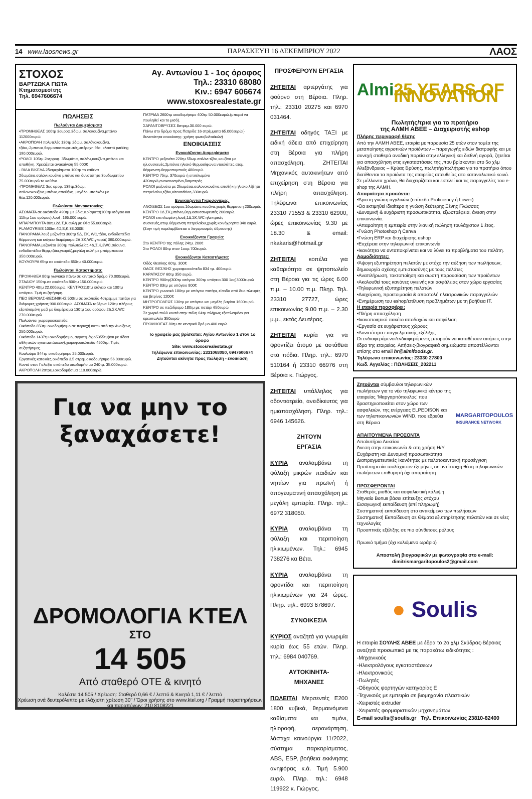14 www.laosnews.gr ΠΑΡΑΣΚΕΥΗ 16 ΔΕΚΕΜΒΡΙΟΥ 2022 ΛΑΟΣ
ΣΤΟΧΟΣ
ΒΑΡΤΖΩΚΑ ΓΙΩΤΑ
Κτηματομεσίτης
Τηλ. 6947606674
Αγ. Αντωνίου 1 - 1ος όροφος
Τηλ.: 23310 68080
Κιν.: 6947 606674
www.stoxosrealestate.gr
ΠΩΛΗΣΕΙΣ
Πωλούνται Διαμερίσματα
•ΠΡΟΜΗΘΕΑΣ 100τμ 3ουροφ.3δωμ. σαλοκουζίνα,μπάνιο 112000ευρώ.
•ΑΚΡΟΠΟΛΗ πολυτελές 130τμ 2δωμ. σαλόνοκουζίνα, τζάκι,-2μπανια,θερμοσυσσωρευτές,υπέροχη θέα, κλειστό parking 190.000ευρώ.
•ΡΟΛΟΙ 105τμ 2οςοροφ. 3δωμάτια, σαλόνι,κουζίνα,μπάνιο και αποθήκη. Χρειάζεται ανακαίνιση 55.000€
- ΒΙΛΑ ΒΙΚΕΛΑ 2διαμερίσματα 100τμ το καθένα 2δωμάτια,σαλόνι,κουζίνα μπάνιο και δυνατότητα 3ουδωματίου 75.000ευρώ το καθένα.
-ΠΡΟΜΗΘΕΑΣ 3ος οροφ. 139τμ,3δωμ, σαλονοκουζίνα,μπάνιο,αποθήκη, μεγάλο μπαλκόνι με θέα,120.000ευρώ.
Πωλούνται Μονοκατοικίες:
ΑΣΩΜΑΤΑ σε οικόπεδο 490τμ με 2διαμερίσματα(100τμ ισόγειο και 115τμ 1ου ορόφου),λουξ .165.000 ευρώ.
ΜΠΑΡΜΠΟΥΤΑ 80τμ.2Δ,Σ,Κ,αυλή με Θέα 55.000ευρώ.
FLAMOYRIES 100tm.4D,S,K,38.000E
ΠΑΝΟΡΑΜΑ λουξ μεζονέτα 300τμ 5Δ, ΣΚ, WC,τζάκι, ενδοδαπέδια θέρμανση και ισόγειο διαμέρισμα 2Δ,ΣΚ,WC,γκαράζ 360.000ευρώ.
ΠΑΝΟΡΑΜΑ μεζονέτα 300τμ πολυτελείας,4Δ,Σ,Κ,3WC,σάουνα, ενδοδαπέδια θέρμ,τζάκι,γκαράζ,μεγάλη αυλή με μπάρμπεκιου 350.000ευρώ.
ΚΟΥΛΟΥΡΑ 65τμ σε οικόπεδο 850τμ 40.000ευρώ.
Πωλούνται Καταστήματα:
ΠΡΟΜΗΘΕΑ 80τμ γωνιακό πάνω σε κεντρικό δρόμο 70.000ευρώ.
ΣΤΑΔΙΟΥ 150τμ.σε οικόπεδο 800τμ 150.000ευρώ.
ΚΕΝΤΡΟ 40τμ 22.000ευρώ. ΚΕΝΤΡΟ110τμ ισόγειο και 100τμ υπόγειο. Τιμή συζητήσιμη.
ΠΕΟ ΒΕΡΟΙΑΣ-ΘΕΣ/ΝΙΚΗΣ 500τμ σε οικόπεδο 4στρεμ.με πατάρι για διάφορες χρήσεις 900.000ευρώ. ΑΣΩΜΑΤΑ ταβέρνα 120τμ πλήρως εξοπλισμένη μαζί με διαμέρισμα 130τμ 1ου ορόφου 2Δ,ΣΚ,WC 270.000ευρώ
Πωλούνται χωραφοοικοπεδα
Οικόπεδο 850τμ οικοδομήσιμο σε περιοχή κατω από την Ανοίξεως 250.000ευρώ.
Οικόπεδο 1437τμ οικοδομήσιμο, αγροτεμάχιο5355τμ(και με άδεια αθλητικών εγκαταστάσεων),χωραφοοικόπεδο 4500τμ. Τιμές συζητήσιμες.
Κουλούρα 844τμ οικοδομήσιμο 25.000ευρώ.
Εργατικές κατοικίες οικόπεδο 3,5 στρεμ.οικοδομήσιμο 56.000ευρώ.
Κοντά στον Γαλαξία οικόπεδο οικοδομήσιμο 240τμ. 35.000ευρώ.
ΑΚΡΟΠΟΛΗ 2στρεμ.οικοδομήσιμα 110.000ευρώ.
ΠΑΤΡΙΔΑ 2600τμ οικοδομήσιμο 400τμ 50.000ευρώ.(μπορεί να πουληθεί και το μισό).
ΣΑΡΑΝΤΟΒΡΥΣΕΣ 8στρεμ.30.000 ευρώ.
Πάνω στο δρόμο προς Πατριδα 16 στρέμματα 65.000ευρώ(-δυνατότητα ενοικίασης- χρήση φωτοβολταϊκών)
ΕΝΟΙΚΙΑΣΕΙΣ
Ενοικιάζονται Διαμερίσματα
ΚΕΝΤΡΟ μεζονέτα 220τμ 5δωμ.σαλόνι τζάκι,κουζίνα με ηλ.συσκευές,2μπάνια ηλιακό θερμοσίφωνα,ντουλάπες,ατομ. θέρμανση-θερμοπομπούς 480ευρώ.
ΚΕΝΤΡΟ 75τμ. 370ευρώ ή επιπλωμένο 420ευρώ,ανακαινισμένο,διαμπερές.
ΡΟΛΟΙ μεζονέτα με 2δωμάτια,σαλονοκουζίνα,αποθήκη,ηλιακο,λέβητα πετρελαίου,τζάκι,aircondition,330ευρώ.
Ενοικιάζονται Γκαρσονιέρες:
ΑΝΟΙΞΕΩΣ 1ου ορόφου,1δωμάτιο,κουζίνα,χωρίς θέρμανση 200ευρώ.
ΚΕΝΤΡΟ 1Δ,ΣΚ,μπάνιο,θερμοσυσσωρευτές 200ευρώ.
ΡΟΛΟΙ επιπλωμένη,λουξ,1Δ,ΣΚ,WC ηλεκτρικές συσκευές,ατομ.θέρμανση πετρελαίου,χωρίς κοινόχρηστα 340 ευρώ.(Στην τιμή περιλαμβάνεται ο λαγαριασμός ύδρευσης)
Ενοικιάζονται Γραφεία:
Στο ΚΕΝΤΡΟ της πόλης 24τμ. 200€
Στο ΡΟΛΟΙ 80τμ στον 1οορ.700ευρώ.
Ενοικιάζονται Καταστήματα:
Οδός Θεσ/κης 60τμ. 300€
ΟΔΟΣ ΘΕΣ/ΚΗΣ χωραφοοικόπεδο 834 τμ. 400ευρώ.
ΚΑΡΑΤΑΣΟΥ 60τμ 350 ευρώ.
ΚΕΝΤΡΟ 900τμ(300τμ ιισόγειο 300τμ υπόγειο 300 1ος)3000ευρώ
ΚΕΝΤΡΟ 83τμ με υπόγειο 800€
ΚΕΝΤΡΟ γωνιακό 180τμ με υπόγειο πατάρι, είσοδο από δυο πλευρές και βιτρίνες 1200€
ΜΗΤΡΟΠΟΛΕΩΣ 130τμ με υπόγειο και μεγάλη βιτρίνα 1600ευρώ.
ΚΕΝΤΡΟ σε πεζόδρομο 180τμ με πατάρι 650ευρώ.
Σε χωριό πολύ κοντά στην πόλη 64τμ πλήρως εξοπλισμένο για κρεοπωλείο 350ευρώ
ΠΡΟΜΗΘΕΑΣ 80τμ σε κεντρικό δρό μο 400 ευρώ.
Το γραφείο μας βρίσκεται: Αγίου Αντωνίου 1 στον 1ο όροφο
Site: www.stoxosrealestate.gr
Τηλέφωνα επικοινωνίας: 2331068080, 6947606674
Ζητούνται ακίνητα προς πώληση - ενοικίαση
Για να μην το ξαναχάσετε!
ΔΡΟΜΟΛΟΓΙΑ ΚΤΕΛ
ΣΤΟ
14 505
Από σταθερό ΟΤΕ & κινητό
Καλέστε 14 505 / Χρέωση: Σταθερό 0,66 € / λεπτό & Κινητά 1,11 € / λεπτό
Χρέωση ανά δευτερόλεπτο με ελάχιστη χρέωση 30'' / Όροι χρήσης στο www.ktel.org / Γραμμή παραπηρήσεων και παραπόνων: 210 8108221
ΠΡΟΣΦΕΡΟΥΝ ΕΡΓΑΣΙΑ
ΖΗΤΕΙΤΑΙ αρτεργάτης για φούρνο στη Βέροια. Πληρ. τηλ.: 23310 20275 και 6970 031464.
ΖΗΤΕΙΤΑΙ οδηγός ΤΑΞΙ με ειδική άδεια από επιχείρηση στη Βέροια για πλήρη απασχόληση. ΖΗΤΕΙΤΑΙ Μηχανικός αυτοκινήτων από επιχείρηση στη Βέροια για πλήρη απασχόληση. Τηλέφωνα επικοινωνίας 23310 71553 & 23310 62900, ώρες επικοινωνίας 9.30 με 18.30 & email: nkakaris@hotmail.gr
ΖΗΤΕΙΤΑΙ κοπέλα για καθαριότητα σε ψητοπωλείο στη Βέροια για τις ώρες 6.00 π.μ. – 10.00 π.μ. Πληρ. Τηλ. 23310 27727, ώρες επικοινωνίας 9.00 π.μ. – 2.30 μ.μ., εκτός Δευτέρας.
ΖΗΤΕΙΤΑΙ κυρία για να φροντίζει άτομο με αστάθεια στα πόδια. Πληρ. τηλ.: 6970 510164 ή 23310 66976 στη Βέροια κ. Γιώργος.
ΖΗΤΕΙΤΑΙ υπάλληλος για οδοντιατρείο, ανειδίκευτος για ημιαπασχόληση. Πληρ. τηλ.: 6946 145626.
ΖΗΤΟΥΝ
ΕΡΓΑΣΙΑ
ΚΥΡΙΑ αναλαμβάνει τη φύλαξη μικρών παιδιών και νηπίων για πρωϊνή ή απογευματινή απασχόληση με μεγάλη εμπειρία. Πληρ. τηλ.: 6972 318050.
ΚΥΡΙΑ αναλαμβάνει τη φύλαξη και περιποίηση ηλικιωμένων. Τηλ.: 6945 738276 κα Βέτα.
ΚΥΡΙΑ αναλαμβάνει τη φροντίδα και περιποίηση ηλικιωμένων για 24 ώρες. Πληρ. τηλ.: 6993 678697.
ΣΥΝΟΙΚΕΣΙΑ
ΚΥΡΙΟΣ αναζητά για γνωριμία κυρία έως 55 ετών. Πληρ. τηλ.: 6984 040769.
ΑΥΤΟΚΙΝΗΤΑ-
ΜΗΧΑΝΕΣ
ΠΩΛΕΙΤΑΙ Μερσεντές Ε200 1800 κυβικά, θερμαινόμενα καθίσματα και τιμόνι, ηλιοροφή, αερανάρτηση, λάστιχα καινούργια 11/2022, σύστημα παρκαρίσματος, ABS, ESP, βοήθεια εκκίνησης ανηφόρας κ.ά. Τιμή 5.900 ευρώ. Πληρ. τηλ.: 6948 119922 κ. Γιώργος.
Almi 25 YEARS OF INNOVATION
Πωλητής/τρια για το πρατήριο
της ΑΛΜΗ ΑΒΕΕ – Διαχειριστής eshop
Πλήρης περιγραφή θέσης
Από την ΑΛΜΗ ΑΒΕΕ, εταιρία με παρουσία 25 ετών στον τομέα της μεταποίησης αγροτικών προϊόντων – παραγωγής ειδών διατροφής και με συνεχή σταθερά ανοδική πορεία στην ελληνική και διεθνή αγορά, ζητείται για απασχόληση στις εγκαταστάσεις της ,που βρίσκονται στο 5ο χλμ Αλεξάνδρειας – Κρύας Βρύσης, πωλητής/πωλήτρια για το πρατήριο όπου διατίθενται τα προϊόντα της εταιρείας απευθείας στο καταναλωτικό κοινό. Σε μέλλοντα χρόνο, θα διαχειρίζεται και εκτελεί και τις παραγγελίες του e-shop της ΑΛΜΗ.
Απαραίτητα προσόντα:
•Άριστη γνώση αγγλικών (επίπεδο Proficiency ή Lower)
•Θα εκτιμηθεί ιδιαίτερα η γνώση δεύτερης Ξένης Γλώσσας
•Δυναμική & ευχάριστη προσωπικότητα, εξωστρέφεια, άνεση στην επικοινωνία.
•Απαραίτητη η εμπειρία στην λιανική πώληση τουλάχιστον 1 έτος.
•Γνώση Photoshop ή Canva
•Γνώση ERP και διαχείρισης eshop
•Ευχέρεια στην τηλεφωνική επικοινωνία
•Ικανότητα να ανταποκρίνεται και να λύνει τα προβλήματα του πελάτη.
Αρμοδιότητες:
•Άψογη εξυπηρέτηση πελατών με στόχο την αύξηση των πωλήσεων, δημιουργία σχέσης εμπιστοσύνης με τους πελάτες
•Αναπλήρωση, τακτοποίηση και σωστή παρουσίαση των προϊόντων
•Ακολουθεί τους κανόνες υγιεινής και ασφάλειας στον χώρο εργασίας
•Τηλεφωνική εξυπηρέτηση πελατών
•Διαχείριση, προετοιμασία & αποστολή ηλεκτρονικών παραγγελιών
•Ενημέρωση του eshop/επίλυση προβλημάτων με τη βοήθεια IT.
Η εταιρία προσφέρει:
•Πλήρη απασχόληση
•Ικανοποιητικό πακέτο αποδοχών και ασφάλιση
•Εργασία σε ευχάριστους χώρους
•Δυνατότητα επαγγελματικής εξέλιξης
Οι ενδιαφερόμενοι/ενδιαφερόμενες μπορούν να καταθέτουν αιτήσεις στην έδρα της εταιρείας. Αιτήσεις-βιογραφικά σημειώματα αποστέλλονται επίσης στο email hr@almifoods.gr.
Τηλέφωνο επικοινωνίας: 23330 27800
Κωδ. Αγγελίας : ΠΩΛΗΣΕΙΣ_202211
Ζητούνται σύμβουλοι τηλεφωνικών πωλήσεων για το νέο τηλεφωνικό κέντρο της εταιρείας ‘Μαργαριτόπουλος’ που δραστηριοποιείται στον χώρο των ασφαλειών, της ενέργειας ELPEDISON και των τηλεπικοινωνιών WIND, που εδρεύει στη Βέροια
MARGARITOPOULOS
INSURANCE NETWORK
ΑΠΑΙΤΟΥΜΕΝΑ ΠΡΟΣΟΝΤΑ
Απολυτήριο Λυκείου
Άνεση στην επικοινωνία & στη χρήση Η/Υ
Ευχάριστη και Δυναμική προσωπικότητα
Διαπραγματευτικές Ικανότητες με πελατοκεντρική προσέγγιση
Προϋπηρεσία τουλάχιστον έξι μήνες σε αντίστοιχη θέση τηλεφωνικών πωλήσεων επιθυμητή όχι απαραίτητη
ΠΡΟΣΦΕΡΟΝΤΑΙ
Σταθερός μισθός και ασφαλιστική κάλυψη
Μηνιαίο Bonus βάσει επίτευξης στόχου
Εισαγωγική εκπαίδευση (επί πληρωμή)
Συστηματική εκπαίδευση στο αντικείμενο των πωλήσεων
Συστηματική Εκπαίδευση σε Θέματα εξυπηρέτησης πελατών και σε νέες τεχνολογίες
Προοπτικές εξέλιξης σε πιο σύνθετους ρόλους
Πρωινό τμήμα (όχι κυλιόμενο ωράριο)
Αποστολή βιογραφικών με φωτογραφία στο e-mail:
dimitrismargaritopoulos2@gmail.com
● Soulis
Η εταιρία ΣΟΥΛΗΣ ΑΒΕΕ με έδρα το 2ο χλμ Σκύδρας-Βέροιας αναζητά προσωπικό με τις παρακάτω ειδικότητες :
-Μηχανικούς
-Ηλεκτρολόγους εγκαταστάσεων
-Ηλεκτρονικούς
-Πωλητές
-Οδηγούς φορτηγών κατηγορίας Ε
-Τεχνικούς με εμπειρία σε βιομηχανία πλαστικών
-Χειριστές extruder
-Χειριστές φορμαριστικών μηχανημάτων
E-mail soulis@soulis.gr Τηλ. Επικοινωνίας 23810-82400